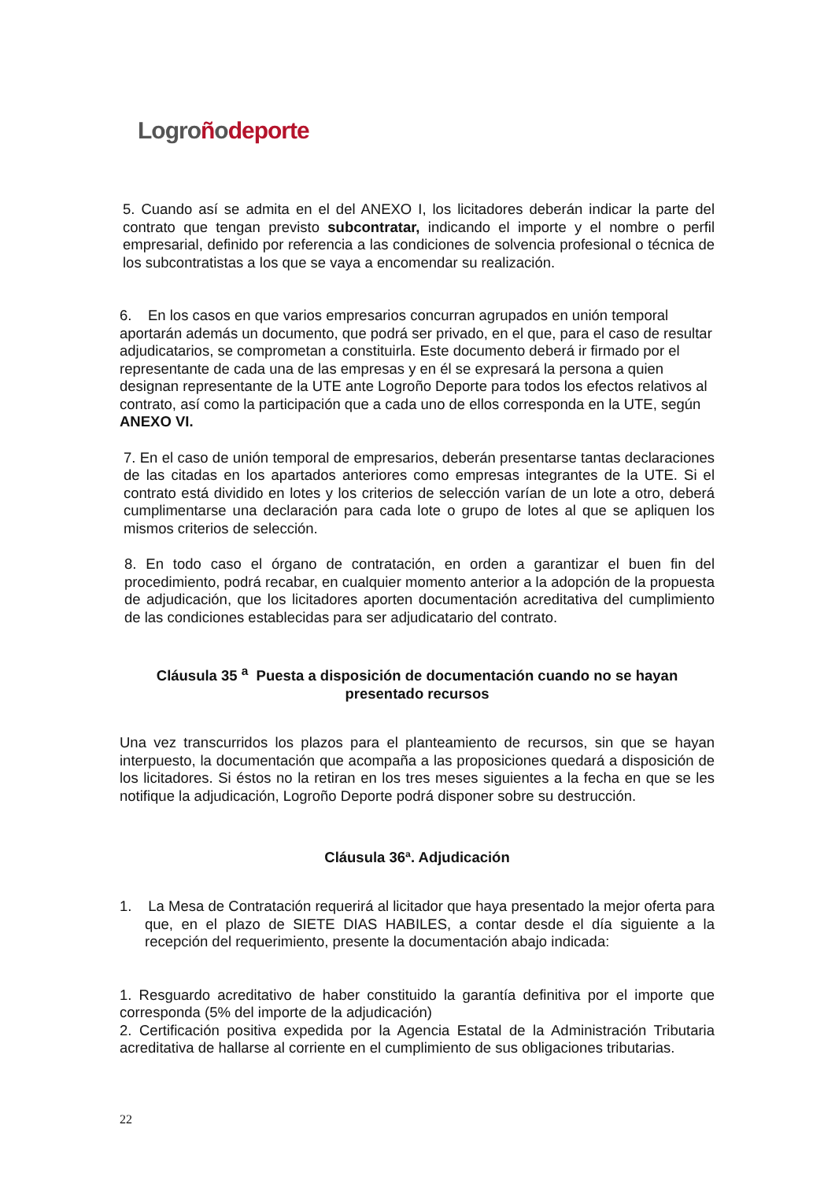Logro ñodeporte
5. Cuando así se admita en el del ANEXO I, los licitadores deberán indicar la parte del contrato que tengan previsto subcontratar, indicando el importe y el nombre o perfil empresarial, definido por referencia a las condiciones de solvencia profesional o técnica de los subcontratistas a los que se vaya a encomendar su realización.
6. En los casos en que varios empresarios concurran agrupados en unión temporal aportarán además un documento, que podrá ser privado, en el que, para el caso de resultar adjudicatarios, se comprometan a constituirla. Este documento deberá ir firmado por el representante de cada una de las empresas y en él se expresará la persona a quien designan representante de la UTE ante Logroño Deporte para todos los efectos relativos al contrato, así como la participación que a cada uno de ellos corresponda en la UTE, según ANEXO VI.
7. En el caso de unión temporal de empresarios, deberán presentarse tantas declaraciones de las citadas en los apartados anteriores como empresas integrantes de la UTE. Si el contrato está dividido en lotes y los criterios de selección varían de un lote a otro, deberá cumplimentarse una declaración para cada lote o grupo de lotes al que se apliquen los mismos criterios de selección.
8. En todo caso el órgano de contratación, en orden a garantizar el buen fin del procedimiento, podrá recabar, en cualquier momento anterior a la adopción de la propuesta de adjudicación, que los licitadores aporten documentación acreditativa del cumplimiento de las condiciones establecidas para ser adjudicatario del contrato.
Cláusula 35 <sup>a</sup> Puesta a disposición de documentación cuando no se hayan presentado recursos
Una vez transcurridos los plazos para el planteamiento de recursos, sin que se hayan interpuesto, la documentación que acompaña a las proposiciones quedará a disposición de los licitadores. Si éstos no la retiran en los tres meses siguientes a la fecha en que se les notifique la adjudicación, Logroño Deporte podrá disponer sobre su destrucción.
Cláusula 36ª. Adjudicación
1. La Mesa de Contratación requerirá al licitador que haya presentado la mejor oferta para que, en el plazo de SIETE DIAS HABILES, a contar desde el día siguiente a la recepción del requerimiento, presente la documentación abajo indicada:
1. Resguardo acreditativo de haber constituido la garantía definitiva por el importe que corresponda (5% del importe de la adjudicación)
2. Certificación positiva expedida por la Agencia Estatal de la Administración Tributaria acreditativa de hallarse al corriente en el cumplimiento de sus obligaciones tributarias.
22